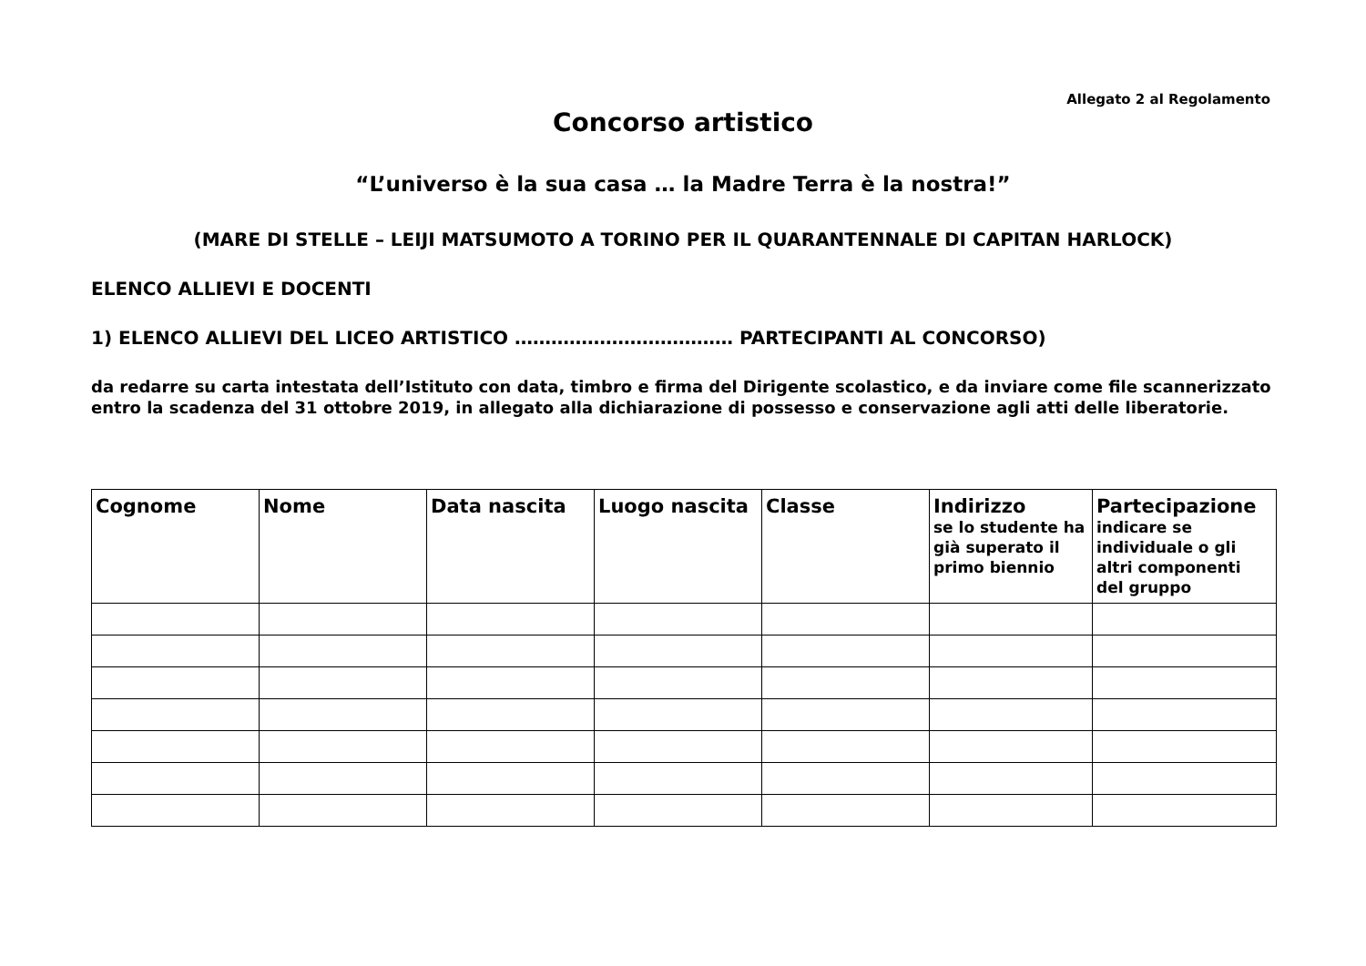Allegato 2 al Regolamento
Concorso artistico
“L’universo è la sua casa … la Madre Terra è la nostra!”
(MARE DI STELLE – LEIJI MATSUMOTO A TORINO PER IL QUARANTENNALE DI CAPITAN HARLOCK)
ELENCO ALLIEVI E DOCENTI
1) ELENCO ALLIEVI DEL LICEO ARTISTICO ……………………………… PARTECIPANTI AL CONCORSO)
da redarre su carta intestata dell’Istituto con data, timbro e firma del Dirigente scolastico, e da inviare come file scannerizzato entro la scadenza del 31 ottobre 2019, in allegato alla dichiarazione di possesso e conservazione agli atti delle liberatorie.
| Cognome | Nome | Data nascita | Luogo nascita | Classe | Indirizzo se lo studente ha già superato il primo biennio | Partecipazione indicare se individuale o gli altri componenti del gruppo |
| --- | --- | --- | --- | --- | --- | --- |